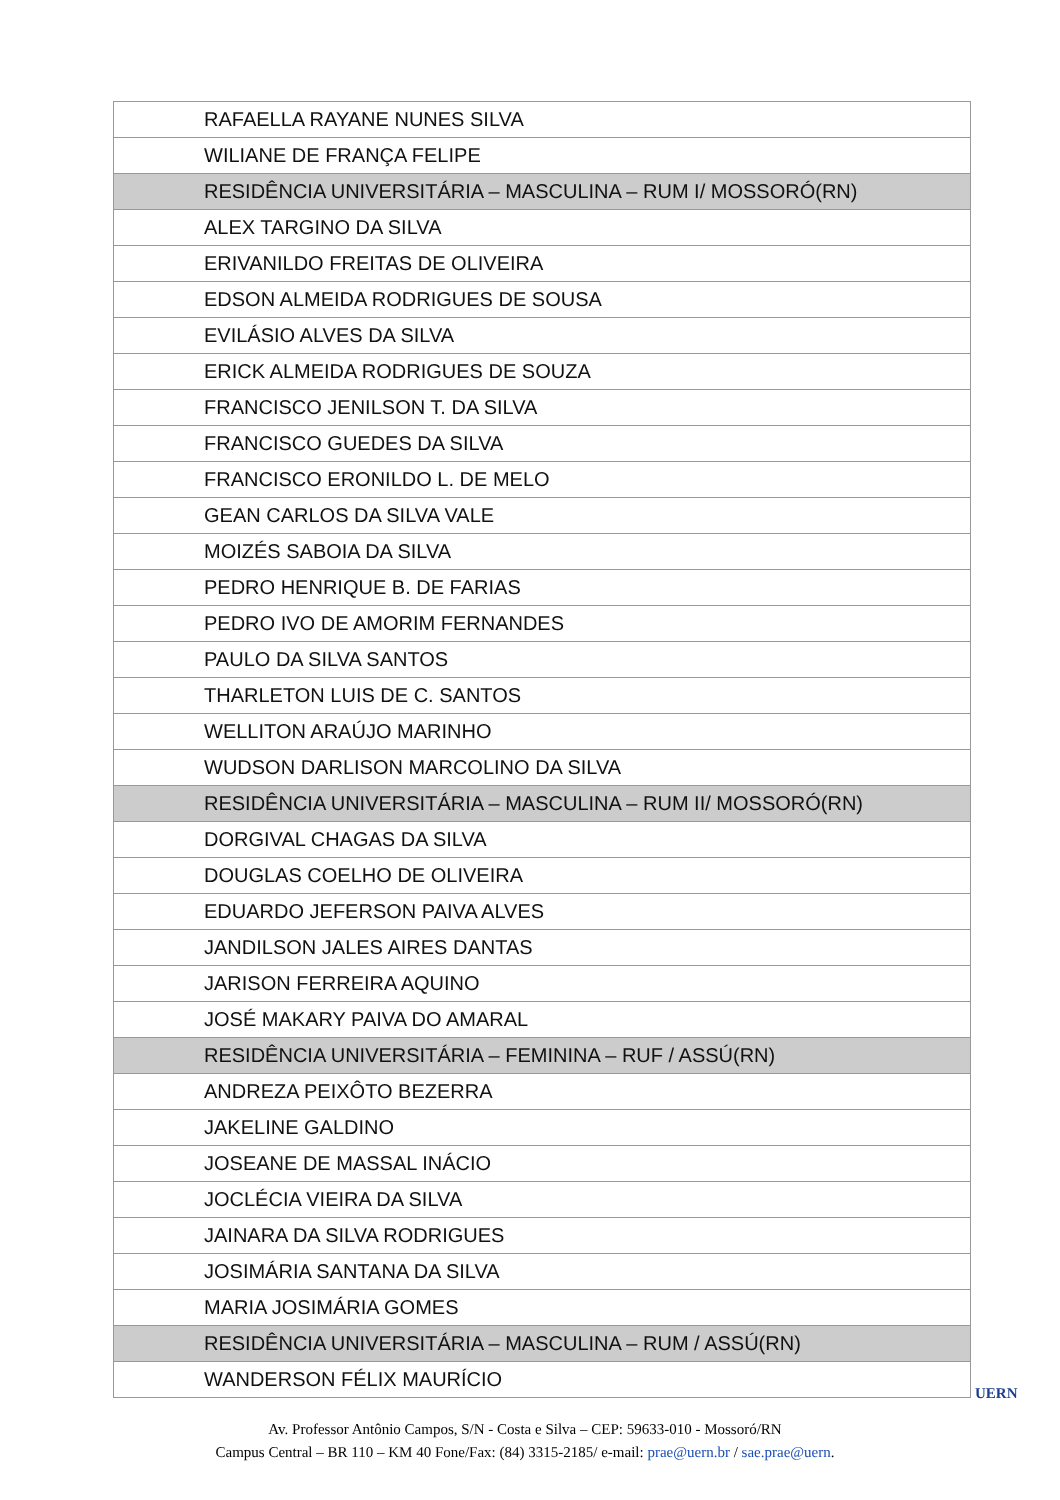| RAFAELLA RAYANE NUNES SILVA |
| WILIANE DE FRANÇA FELIPE |
| RESIDÊNCIA UNIVERSITÁRIA – MASCULINA – RUM I/ MOSSORÓ(RN) |
| ALEX TARGINO DA SILVA |
| ERIVANILDO FREITAS DE OLIVEIRA |
| EDSON ALMEIDA RODRIGUES DE SOUSA |
| EVILÁSIO ALVES DA SILVA |
| ERICK ALMEIDA RODRIGUES DE SOUZA |
| FRANCISCO JENILSON T. DA SILVA |
| FRANCISCO GUEDES DA SILVA |
| FRANCISCO ERONILDO L. DE MELO |
| GEAN CARLOS DA SILVA VALE |
| MOIZÉS SABOIA DA SILVA |
| PEDRO HENRIQUE B. DE FARIAS |
| PEDRO IVO DE AMORIM FERNANDES |
| PAULO DA SILVA SANTOS |
| THARLETON LUIS DE C. SANTOS |
| WELLITON ARAÚJO MARINHO |
| WUDSON DARLISON MARCOLINO DA SILVA |
| RESIDÊNCIA UNIVERSITÁRIA – MASCULINA – RUM II/ MOSSORÓ(RN) |
| DORGIVAL CHAGAS DA SILVA |
| DOUGLAS COELHO DE OLIVEIRA |
| EDUARDO JEFERSON PAIVA ALVES |
| JANDILSON JALES AIRES DANTAS |
| JARISON FERREIRA AQUINO |
| JOSÉ MAKARY PAIVA DO AMARAL |
| RESIDÊNCIA UNIVERSITÁRIA – FEMININA – RUF / ASSÚ(RN) |
| ANDREZA PEIXÔTO BEZERRA |
| JAKELINE GALDINO |
| JOSEANE DE MASSAL INÁCIO |
| JOCLÉCIA VIEIRA DA SILVA |
| JAINARA DA SILVA RODRIGUES |
| JOSIMÁRIA SANTANA DA SILVA |
| MARIA JOSIMÁRIA GOMES |
| RESIDÊNCIA UNIVERSITÁRIA – MASCULINA – RUM / ASSÚ(RN) |
| WANDERSON FÉLIX MAURÍCIO |
Av. Professor Antônio Campos, S/N - Costa e Silva – CEP: 59633-010 - Mossoró/RN
Campus Central – BR 110 – KM 40 Fone/Fax: (84) 3315-2185/ e-mail: prae@uern.br / sae.prae@uern.
UERN